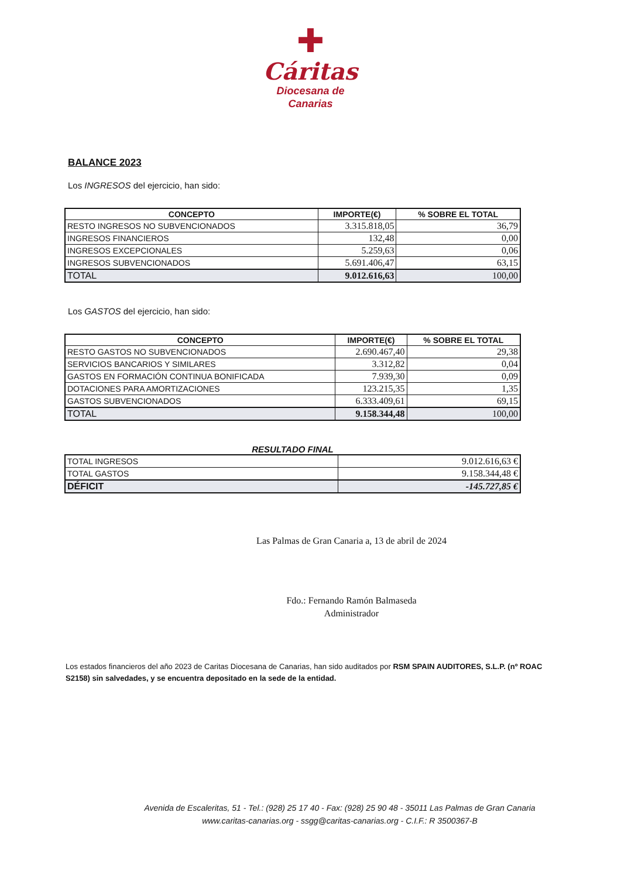✚
Cáritas
Diocesana de
Canarias
BALANCE 2023
Los INGRESOS del ejercicio, han sido:
| CONCEPTO | IMPORTE(€) | % SOBRE EL TOTAL |
| --- | --- | --- |
| RESTO INGRESOS NO SUBVENCIONADOS | 3.315.818,05 | 36,79 |
| INGRESOS FINANCIEROS | 132,48 | 0,00 |
| INGRESOS EXCEPCIONALES | 5.259,63 | 0,06 |
| INGRESOS SUBVENCIONADOS | 5.691.406,47 | 63,15 |
| TOTAL | 9.012.616,63 | 100,00 |
Los GASTOS del ejercicio, han sido:
| CONCEPTO | IMPORTE(€) | % SOBRE EL TOTAL |
| --- | --- | --- |
| RESTO GASTOS NO SUBVENCIONADOS | 2.690.467,40 | 29,38 |
| SERVICIOS BANCARIOS Y SIMILARES | 3.312,82 | 0,04 |
| GASTOS EN FORMACIÓN CONTINUA BONIFICADA | 7.939,30 | 0,09 |
| DOTACIONES PARA AMORTIZACIONES | 123.215,35 | 1,35 |
| GASTOS SUBVENCIONADOS | 6.333.409,61 | 69,15 |
| TOTAL | 9.158.344,48 | 100,00 |
RESULTADO FINAL
| TOTAL INGRESOS | 9.012.616,63 € |
| TOTAL GASTOS | 9.158.344,48 € |
| DÉFICIT | -145.727,85 € |
Las Palmas de Gran Canaria a, 13 de abril de 2024
Fdo.: Fernando Ramón Balmaseda
Administrador
Los estados financieros del año 2023 de Caritas Diocesana de Canarias, han sido auditados por RSM SPAIN AUDITORES, S.L.P. (nº ROAC S2158) sin salvedades, y se encuentra depositado en la sede de la entidad.
Avenida de Escaleritas, 51 - Tel.: (928) 25 17 40 - Fax: (928) 25 90 48 - 35011 Las Palmas de Gran Canaria
www.caritas-canarias.org - ssgg@caritas-canarias.org - C.I.F.: R 3500367-B